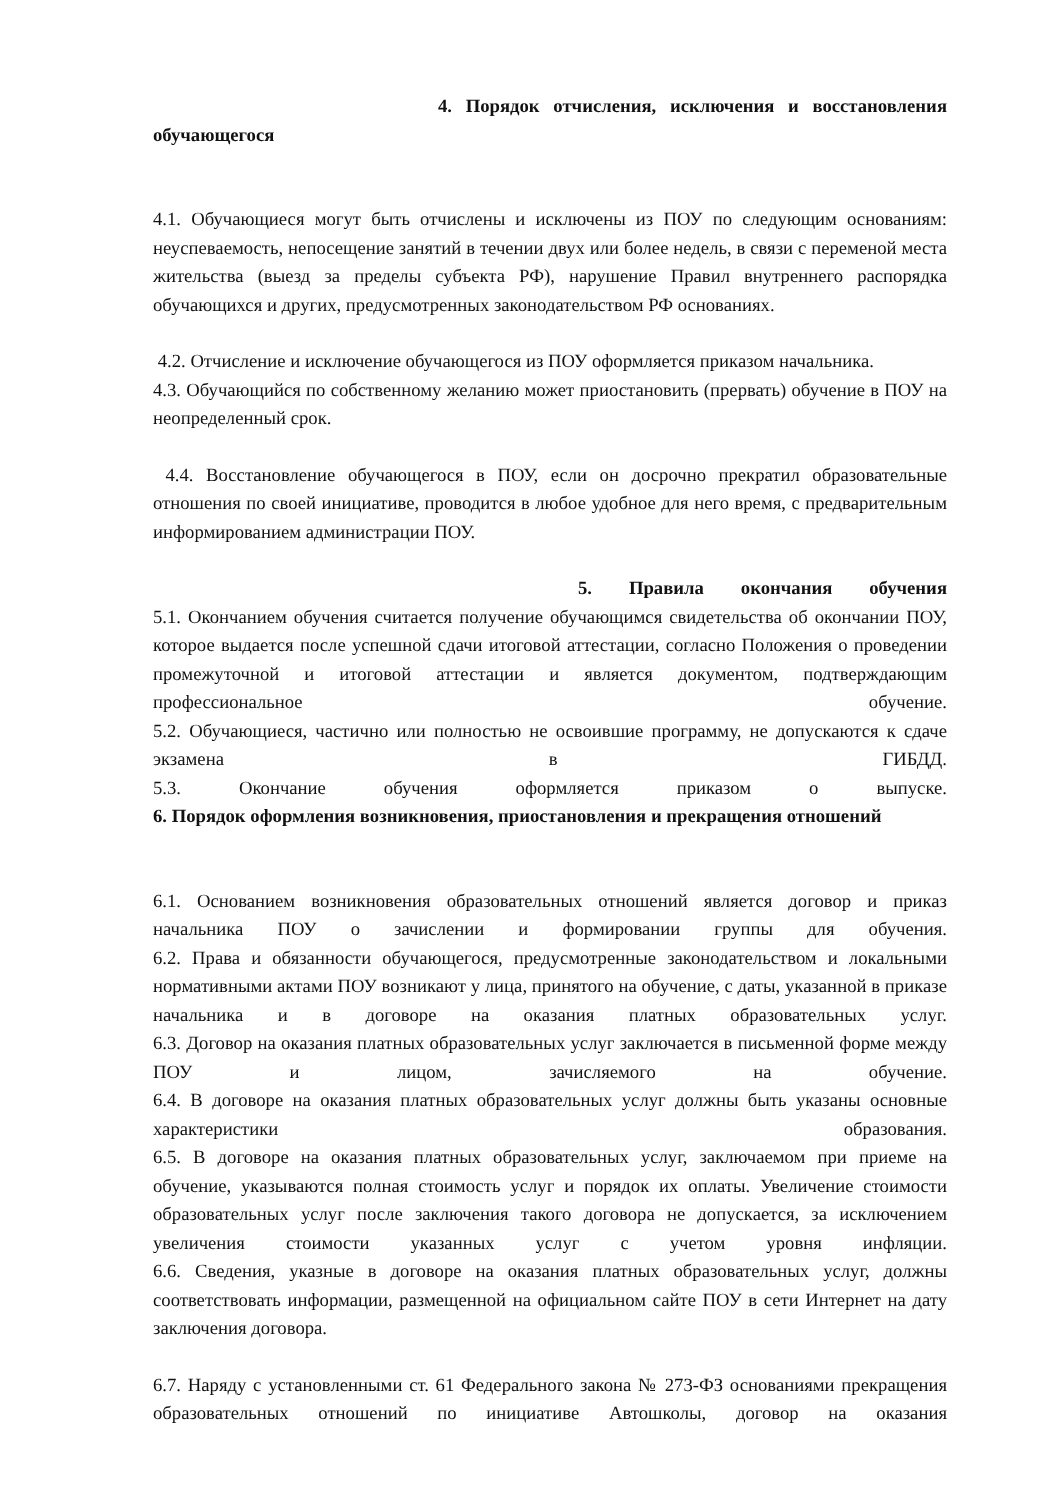4. Порядок отчисления, исключения и восстановления
обучающегося
4.1. Обучающиеся могут быть отчислены и исключены из ПОУ по следующим основаниям: неуспеваемость, непосещение занятий в течении двух или более недель, в связи с переменой места жительства (выезд за пределы субъекта РФ), нарушение Правил внутреннего распорядка обучающихся и других, предусмотренных законодательством РФ основаниях.
4.2. Отчисление и исключение обучающегося из ПОУ оформляется приказом начальника.
4.3. Обучающийся по собственному желанию может приостановить (прервать) обучение в ПОУ на неопределенный срок.
4.4. Восстановление обучающегося в ПОУ, если он досрочно прекратил образовательные отношения по своей инициативе, проводится в любое удобное для него время, с предварительным информированием администрации ПОУ.
5. Правила окончания обучения
5.1. Окончанием обучения считается получение обучающимся свидетельства об окончании ПОУ, которое выдается после успешной сдачи итоговой аттестации, согласно Положения о проведении промежуточной и итоговой аттестации и является документом, подтверждающим профессиональное обучение.
5.2. Обучающиеся, частично или полностью не освоившие программу, не допускаются к сдаче экзамена в ГИБДД.
5.3. Окончание обучения оформляется приказом о выпуске.
6. Порядок оформления возникновения, приостановления и прекращения отношений
6.1. Основанием возникновения образовательных отношений является договор и приказ начальника ПОУ о зачислении и формировании группы для обучения.
6.2. Права и обязанности обучающегося, предусмотренные законодательством и локальными нормативными актами ПОУ возникают у лица, принятого на обучение, с даты, указанной в приказе начальника и в договоре на оказания платных образовательных услуг.
6.3. Договор на оказания платных образовательных услуг заключается в письменной форме между ПОУ и лицом, зачисляемого на обучение.
6.4. В договоре на оказания платных образовательных услуг должны быть указаны основные характеристики образования.
6.5. В договоре на оказания платных образовательных услуг, заключаемом при приеме на обучение, указываются полная стоимость услуг и порядок их оплаты. Увеличение стоимости образовательных услуг после заключения такого договора не допускается, за исключением увеличения стоимости указанных услуг с учетом уровня инфляции.
6.6. Сведения, указные в договоре на оказания платных образовательных услуг, должны соответствовать информации, размещенной на официальном сайте ПОУ в сети Интернет на дату заключения договора.
6.7. Наряду с установленными ст. 61 Федерального закона № 273-ФЗ основаниями прекращения образовательных отношений по инициативе Автошколы, договор на оказания